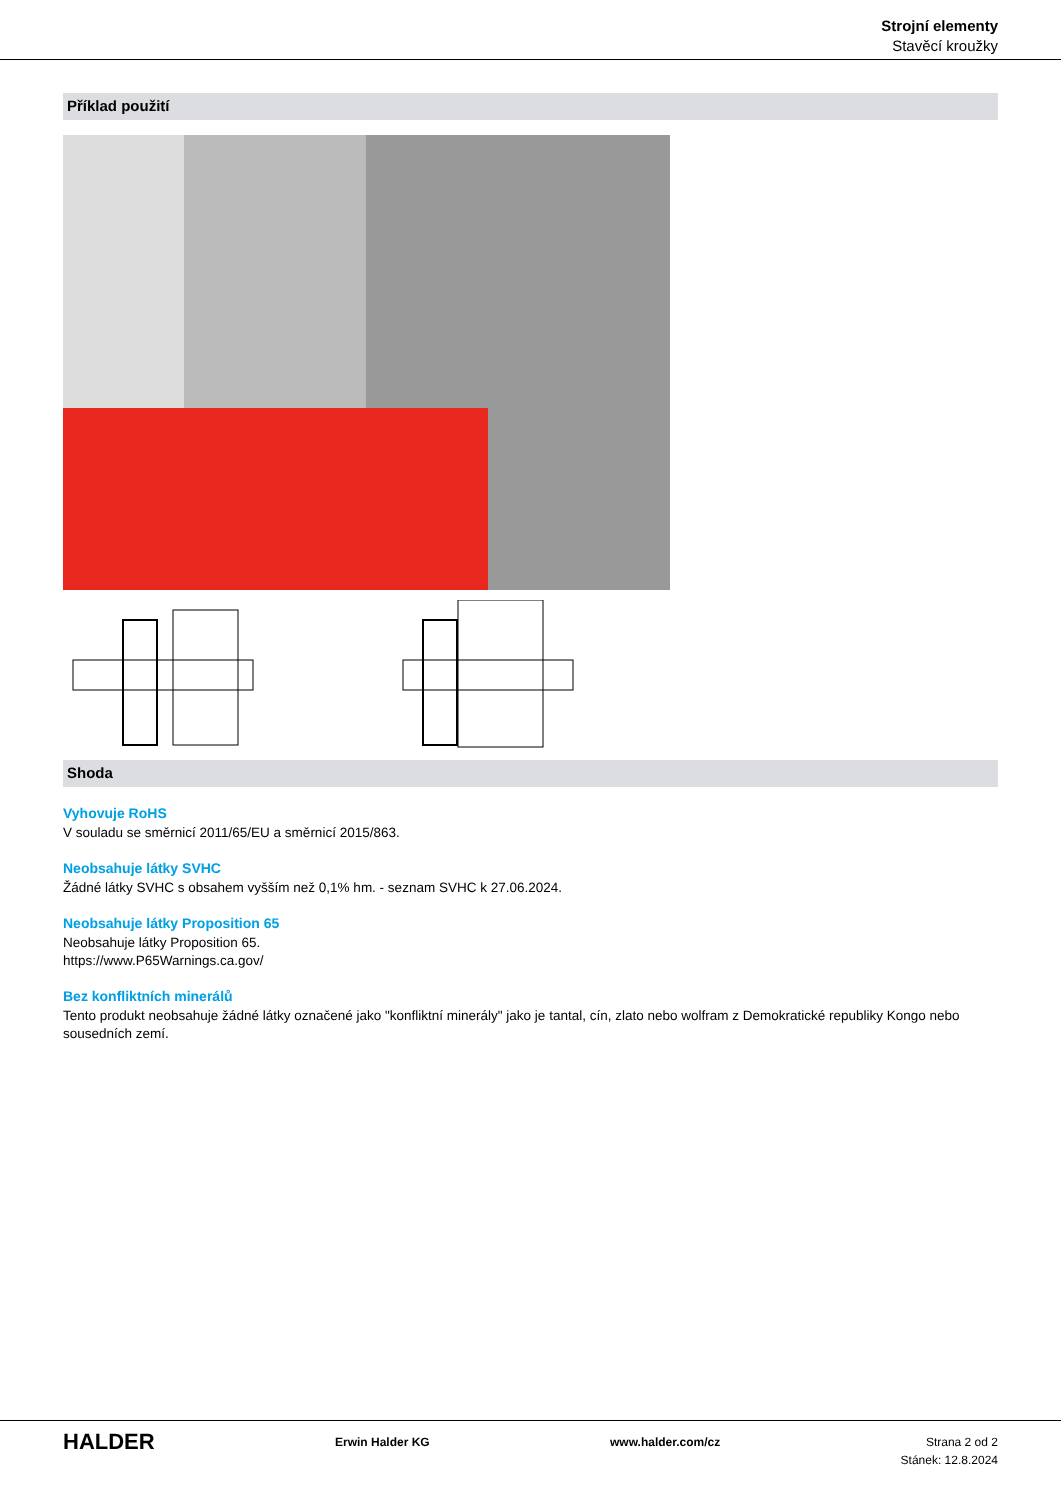Strojní elementy
Stavěcí kroužky
Příklad použití
Shoda
Vyhovuje RoHS
V souladu se směrnicí 2011/65/EU a směrnicí 2015/863.
Neobsahuje látky SVHC
Žádné látky SVHC s obsahem vyšším než 0,1% hm. - seznam SVHC k 27.06.2024.
Neobsahuje látky Proposition 65
Neobsahuje látky Proposition 65.
https://www.P65Warnings.ca.gov/
Bez konfliktních minerálů
Tento produkt neobsahuje žádné látky označené jako "konfliktní minerály" jako je tantal, cín, zlato nebo wolfram z Demokratické republiky Kongo nebo sousedních zemí.
HALDER
Erwin Halder KG www.halder.com/cz Strana 2 od 2
Stánek: 12.8.2024